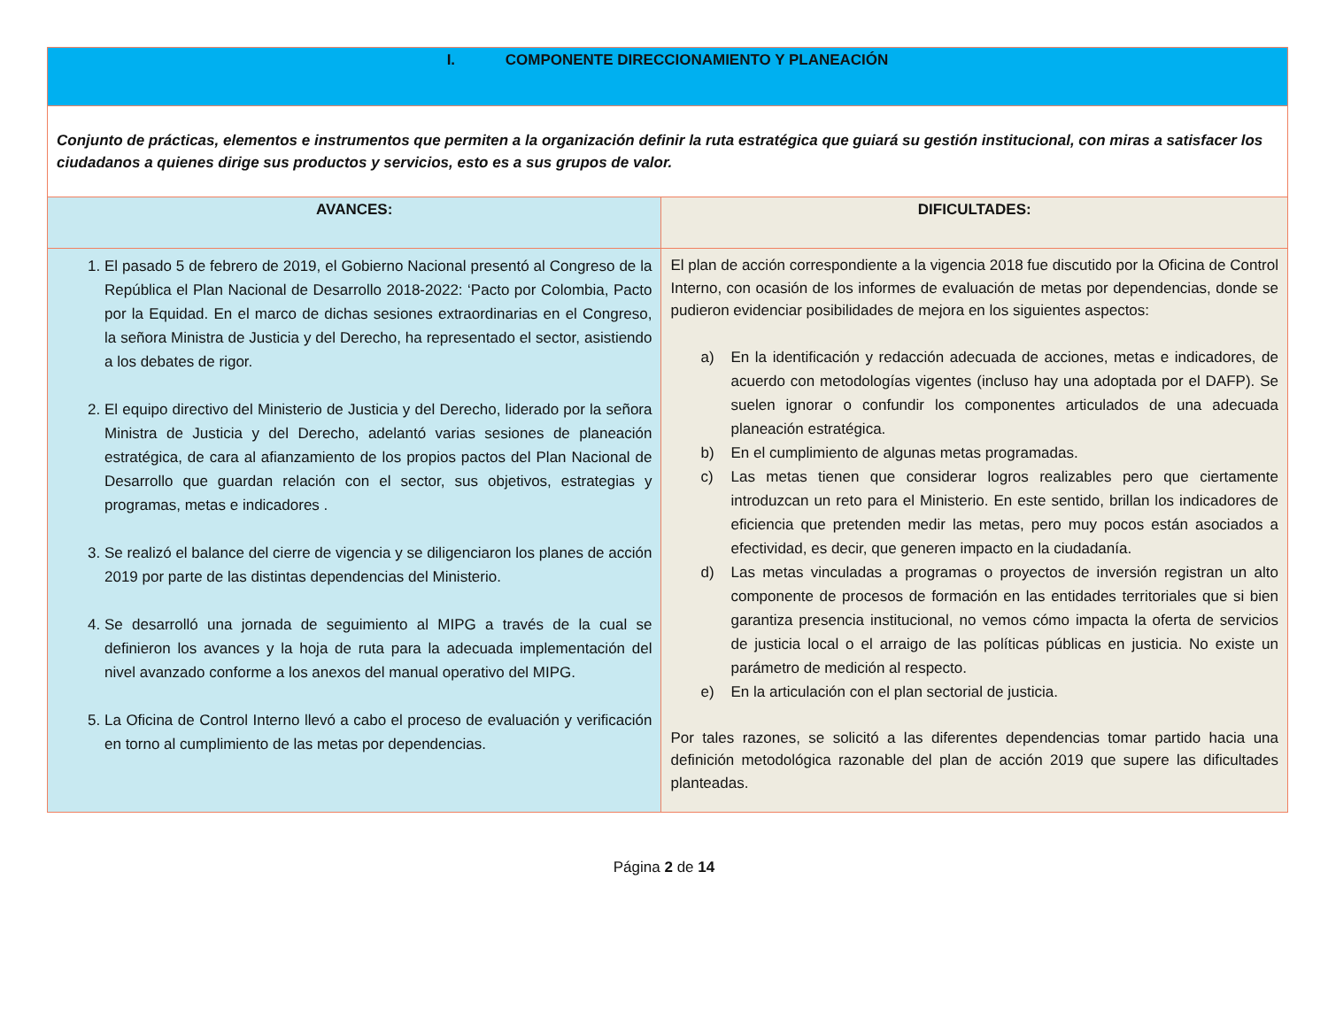| I. COMPONENTE DIRECCIONAMIENTO Y PLANEACIÓN | |
| Conjunto de prácticas, elementos e instrumentos que permiten a la organización definir la ruta estratégica que guiará su gestión institucional, con miras a satisfacer los ciudadanos a quienes dirige sus productos y servicios, esto es a sus grupos de valor. | |
| AVANCES: | DIFICULTADES: |
| 1. El pasado 5 de febrero de 2019, el Gobierno Nacional presentó al Congreso de la República el Plan Nacional de Desarrollo 2018-2022: ‘Pacto por Colombia, Pacto por la Equidad. En el marco de dichas sesiones extraordinarias en el Congreso, la señora Ministra de Justicia y del Derecho, ha representado el sector, asistiendo a los debates de rigor. 2. El equipo directivo del Ministerio de Justicia y del Derecho, liderado por la señora Ministra de Justicia y del Derecho, adelantó varias sesiones de planeación estratégica, de cara al afianzamiento de los propios pactos del Plan Nacional de Desarrollo que guardan relación con el sector, sus objetivos, estrategias y programas, metas e indicadores . 3. Se realizó el balance del cierre de vigencia y se diligenciaron los planes de acción 2019 por parte de las distintas dependencias del Ministerio. 4. Se desarrolló una jornada de seguimiento al MIPG a través de la cual se definieron los avances y la hoja de ruta para la adecuada implementación del nivel avanzado conforme a los anexos del manual operativo del MIPG. 5. La Oficina de Control Interno llevó a cabo el proceso de evaluación y verificación en torno al cumplimiento de las metas por dependencias. | El plan de acción correspondiente a la vigencia 2018 fue discutido por la Oficina de Control Interno, con ocasión de los informes de evaluación de metas por dependencias, donde se pudieron evidenciar posibilidades de mejora en los siguientes aspectos: a) En la identificación y redacción adecuada de acciones, metas e indicadores, de acuerdo con metodologías vigentes (incluso hay una adoptada por el DAFP). Se suelen ignorar o confundir los componentes articulados de una adecuada planeación estratégica. b) En el cumplimiento de algunas metas programadas. c) Las metas tienen que considerar logros realizables pero que ciertamente introduzcan un reto para el Ministerio. En este sentido, brillan los indicadores de eficiencia que pretenden medir las metas, pero muy pocos están asociados a efectividad, es decir, que generen impacto en la ciudadanía. d) Las metas vinculadas a programas o proyectos de inversión registran un alto componente de procesos de formación en las entidades territoriales que si bien garantiza presencia institucional, no vemos cómo impacta la oferta de servicios de justicia local o el arraigo de las políticas públicas en justicia. No existe un parámetro de medición al respecto. e) En la articulación con el plan sectorial de justicia. Por tales razones, se solicitó a las diferentes dependencias tomar partido hacia una definición metodológica razonable del plan de acción 2019 que supere las dificultades planteadas. |
Página 2 de 14